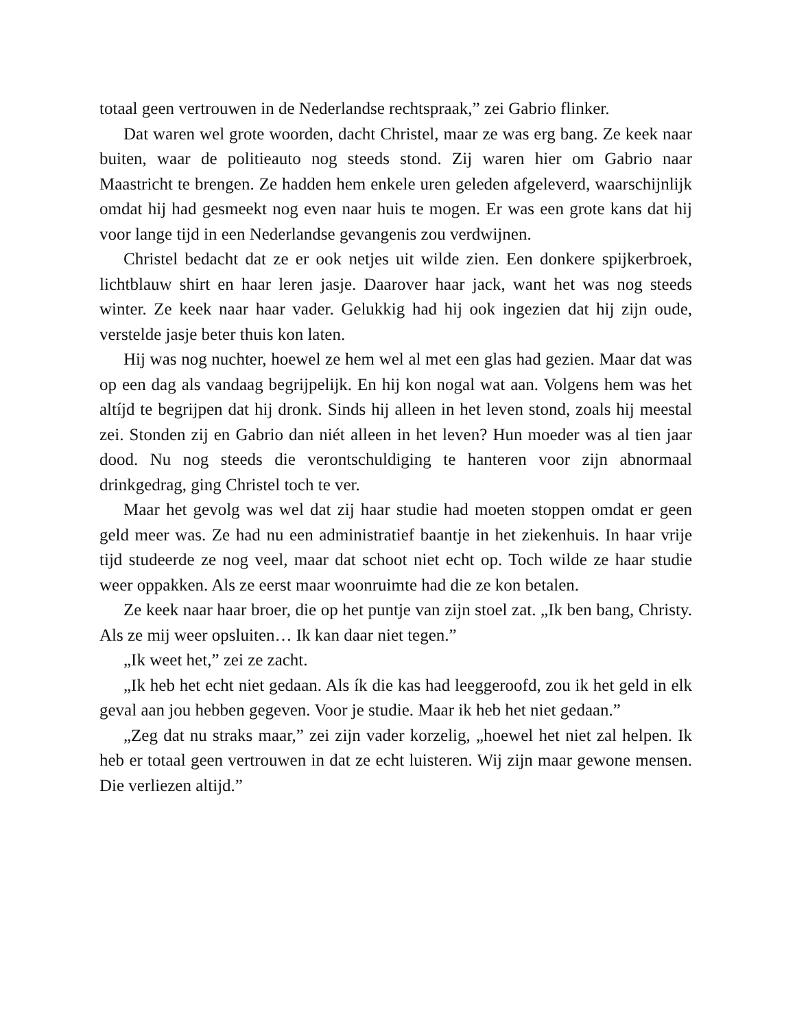totaal geen vertrouwen in de Nederlandse rechtspraak,” zei Gabrio flinker.
Dat waren wel grote woorden, dacht Christel, maar ze was erg bang. Ze keek naar buiten, waar de politieauto nog steeds stond. Zij waren hier om Gabrio naar Maastricht te brengen. Ze hadden hem enkele uren geleden afgeleverd, waarschijnlijk omdat hij had gesmeekt nog even naar huis te mogen. Er was een grote kans dat hij voor lange tijd in een Nederlandse gevangenis zou verdwijnen.
Christel bedacht dat ze er ook netjes uit wilde zien. Een donkere spijkerbroek, lichtblauw shirt en haar leren jasje. Daarover haar jack, want het was nog steeds winter. Ze keek naar haar vader. Gelukkig had hij ook ingezien dat hij zijn oude, verstelde jasje beter thuis kon laten.
Hij was nog nuchter, hoewel ze hem wel al met een glas had gezien. Maar dat was op een dag als vandaag begrijpelijk. En hij kon nogal wat aan. Volgens hem was het altíjd te begrijpen dat hij dronk. Sinds hij alleen in het leven stond, zoals hij meestal zei. Stonden zij en Gabrio dan niét alleen in het leven? Hun moeder was al tien jaar dood. Nu nog steeds die verontschuldiging te hanteren voor zijn abnormaal drinkgedrag, ging Christel toch te ver.
Maar het gevolg was wel dat zij haar studie had moeten stoppen omdat er geen geld meer was. Ze had nu een administratief baantje in het ziekenhuis. In haar vrije tijd studeerde ze nog veel, maar dat schoot niet echt op. Toch wilde ze haar studie weer oppakken. Als ze eerst maar woonruimte had die ze kon betalen.
Ze keek naar haar broer, die op het puntje van zijn stoel zat. „Ik ben bang, Christy. Als ze mij weer opsluiten… Ik kan daar niet tegen.”
„Ik weet het,” zei ze zacht.
„Ik heb het echt niet gedaan. Als ík die kas had leeggeroofd, zou ik het geld in elk geval aan jou hebben gegeven. Voor je studie. Maar ik heb het niet gedaan.”
„Zeg dat nu straks maar,” zei zijn vader korzelig, „hoewel het niet zal helpen. Ik heb er totaal geen vertrouwen in dat ze echt luisteren. Wij zijn maar gewone mensen. Die verliezen altijd.”